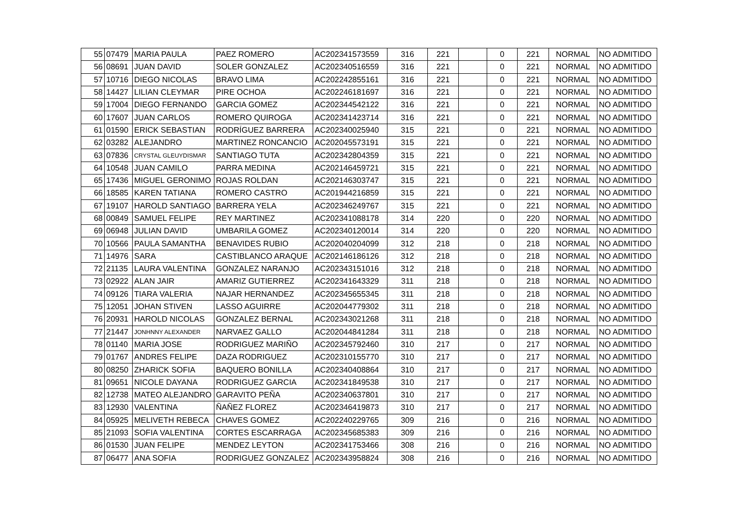| 55 | 07479 | MARIA PAULA | PAEZ ROMERO | AC202341573559 | 316 | 221 | | 0 | 221 | NORMAL | NO ADMITIDO |
| 56 | 08691 | JUAN DAVID | SOLER GONZALEZ | AC202340516559 | 316 | 221 | | 0 | 221 | NORMAL | NO ADMITIDO |
| 57 | 10716 | DIEGO NICOLAS | BRAVO LIMA | AC202242855161 | 316 | 221 | | 0 | 221 | NORMAL | NO ADMITIDO |
| 58 | 14427 | LILIAN CLEYMAR | PIRE OCHOA | AC202246181697 | 316 | 221 | | 0 | 221 | NORMAL | NO ADMITIDO |
| 59 | 17004 | DIEGO FERNANDO | GARCIA GOMEZ | AC202344542122 | 316 | 221 | | 0 | 221 | NORMAL | NO ADMITIDO |
| 60 | 17607 | JUAN CARLOS | ROMERO QUIROGA | AC202341423714 | 316 | 221 | | 0 | 221 | NORMAL | NO ADMITIDO |
| 61 | 01590 | ERICK SEBASTIAN | RODRÍGUEZ BARRERA | AC202340025940 | 315 | 221 | | 0 | 221 | NORMAL | NO ADMITIDO |
| 62 | 03282 | ALEJANDRO | MARTINEZ RONCANCIO | AC202045573191 | 315 | 221 | | 0 | 221 | NORMAL | NO ADMITIDO |
| 63 | 07836 | CRYSTAL GLEUYDISMAR | SANTIAGO TUTA | AC202342804359 | 315 | 221 | | 0 | 221 | NORMAL | NO ADMITIDO |
| 64 | 10548 | JUAN CAMILO | PARRA MEDINA | AC202146459721 | 315 | 221 | | 0 | 221 | NORMAL | NO ADMITIDO |
| 65 | 17436 | MIGUEL GERONIMO | ROJAS ROLDAN | AC202146303747 | 315 | 221 | | 0 | 221 | NORMAL | NO ADMITIDO |
| 66 | 18585 | KAREN TATIANA | ROMERO CASTRO | AC201944216859 | 315 | 221 | | 0 | 221 | NORMAL | NO ADMITIDO |
| 67 | 19107 | HAROLD SANTIAGO | BARRERA YELA | AC202346249767 | 315 | 221 | | 0 | 221 | NORMAL | NO ADMITIDO |
| 68 | 00849 | SAMUEL FELIPE | REY MARTINEZ | AC202341088178 | 314 | 220 | | 0 | 220 | NORMAL | NO ADMITIDO |
| 69 | 06948 | JULIAN DAVID | UMBARILA GOMEZ | AC202340120014 | 314 | 220 | | 0 | 220 | NORMAL | NO ADMITIDO |
| 70 | 10566 | PAULA SAMANTHA | BENAVIDES RUBIO | AC202040204099 | 312 | 218 | | 0 | 218 | NORMAL | NO ADMITIDO |
| 71 | 14976 | SARA | CASTIBLANCO ARAQUE | AC202146186126 | 312 | 218 | | 0 | 218 | NORMAL | NO ADMITIDO |
| 72 | 21135 | LAURA VALENTINA | GONZALEZ NARANJO | AC202343151016 | 312 | 218 | | 0 | 218 | NORMAL | NO ADMITIDO |
| 73 | 02922 | ALAN JAIR | AMARIZ GUTIERREZ | AC202341643329 | 311 | 218 | | 0 | 218 | NORMAL | NO ADMITIDO |
| 74 | 09126 | TIARA VALERIA | NAJAR HERNANDEZ | AC202345655345 | 311 | 218 | | 0 | 218 | NORMAL | NO ADMITIDO |
| 75 | 12051 | JOHAN STIVEN | LASSO AGUIRRE | AC202044779302 | 311 | 218 | | 0 | 218 | NORMAL | NO ADMITIDO |
| 76 | 20931 | HAROLD NICOLAS | GONZALEZ BERNAL | AC202343021268 | 311 | 218 | | 0 | 218 | NORMAL | NO ADMITIDO |
| 77 | 21447 | JONHNNY ALEXANDER | NARVAEZ GALLO | AC202044841284 | 311 | 218 | | 0 | 218 | NORMAL | NO ADMITIDO |
| 78 | 01140 | MARIA JOSE | RODRIGUEZ MARIÑO | AC202345792460 | 310 | 217 | | 0 | 217 | NORMAL | NO ADMITIDO |
| 79 | 01767 | ANDRES FELIPE | DAZA RODRIGUEZ | AC202310155770 | 310 | 217 | | 0 | 217 | NORMAL | NO ADMITIDO |
| 80 | 08250 | ZHARICK SOFIA | BAQUERO BONILLA | AC202340408864 | 310 | 217 | | 0 | 217 | NORMAL | NO ADMITIDO |
| 81 | 09651 | NICOLE DAYANA | RODRIGUEZ GARCIA | AC202341849538 | 310 | 217 | | 0 | 217 | NORMAL | NO ADMITIDO |
| 82 | 12738 | MATEO ALEJANDRO | GARAVITO PEÑA | AC202340637801 | 310 | 217 | | 0 | 217 | NORMAL | NO ADMITIDO |
| 83 | 12930 | VALENTINA | ÑAÑEZ FLOREZ | AC202346419873 | 310 | 217 | | 0 | 217 | NORMAL | NO ADMITIDO |
| 84 | 05925 | MELIVETH REBECA | CHAVES GOMEZ | AC202240229765 | 309 | 216 | | 0 | 216 | NORMAL | NO ADMITIDO |
| 85 | 21093 | SOFIA VALENTINA | CORTES ESCARRAGA | AC202345685383 | 309 | 216 | | 0 | 216 | NORMAL | NO ADMITIDO |
| 86 | 01530 | JUAN FELIPE | MENDEZ LEYTON | AC202341753466 | 308 | 216 | | 0 | 216 | NORMAL | NO ADMITIDO |
| 87 | 06477 | ANA SOFIA | RODRIGUEZ GONZALEZ | AC202343958824 | 308 | 216 | | 0 | 216 | NORMAL | NO ADMITIDO |